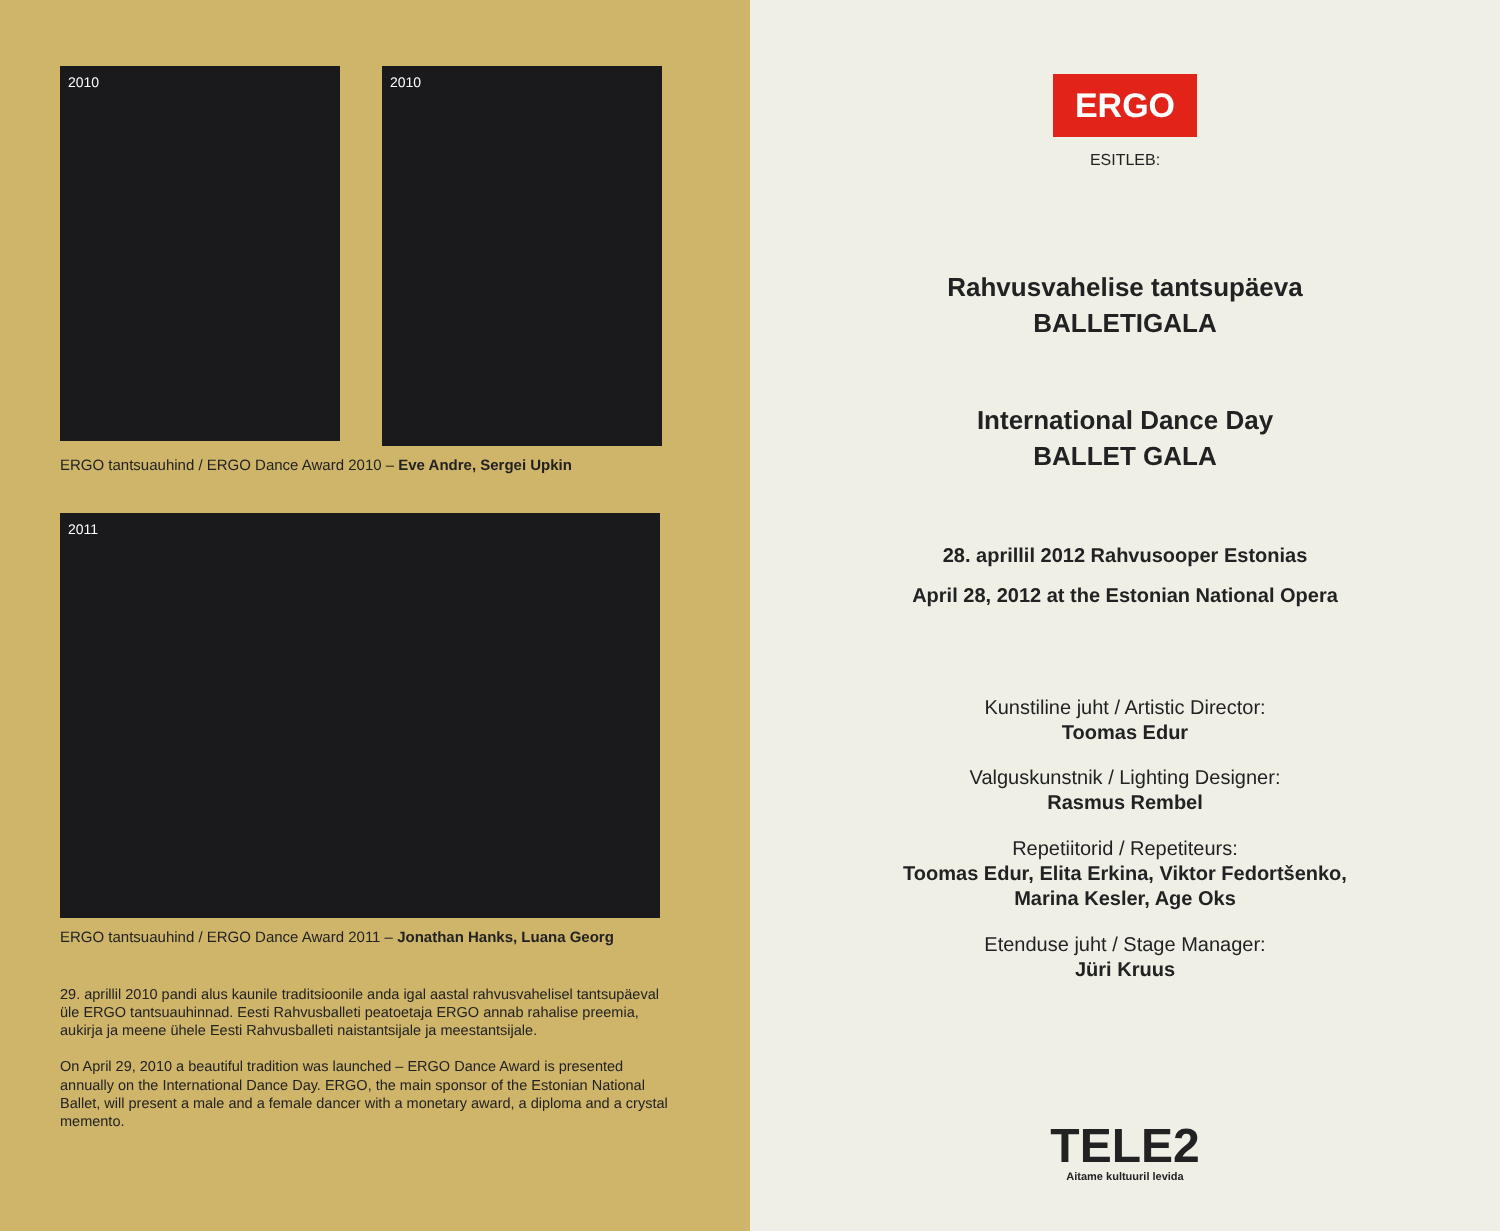2010
2010
ERGO tantsuauhind / ERGO Dance Award 2010 – Eve Andre, Sergei Upkin
2011
ERGO tantsuauhind / ERGO Dance Award 2011 – Jonathan Hanks, Luana Georg
29. aprillil 2010 pandi alus kaunile traditsioonile anda igal aastal rahvusvahelisel tantsupäeval üle ERGO tantsuauhinnad. Eesti Rahvusballeti peatoetaja ERGO annab rahalise preemia, aukirja ja meene ühele Eesti Rahvusballeti naistantsijale ja meestantsijale.
On April 29, 2010 a beautiful tradition was launched – ERGO Dance Award is presented annually on the International Dance Day. ERGO, the main sponsor of the Estonian National Ballet, will present a male and a female dancer with a monetary award, a diploma and a crystal memento.
ERGO
ESITLEB:
Rahvusvahelise tantsupäeva
BALLETIGALA
International Dance Day
BALLET GALA
28. aprillil 2012 Rahvusooper Estonias
April 28, 2012 at the Estonian National Opera
Kunstiline juht / Artistic Director:
Toomas Edur
Valguskunstnik / Lighting Designer:
Rasmus Rembel
Repetiitorid / Repetiteurs:
Toomas Edur, Elita Erkina, Viktor Fedortšenko,
Marina Kesler, Age Oks
Etenduse juht / Stage Manager:
Jüri Kruus
TELE2
Aitame kultuuril levida